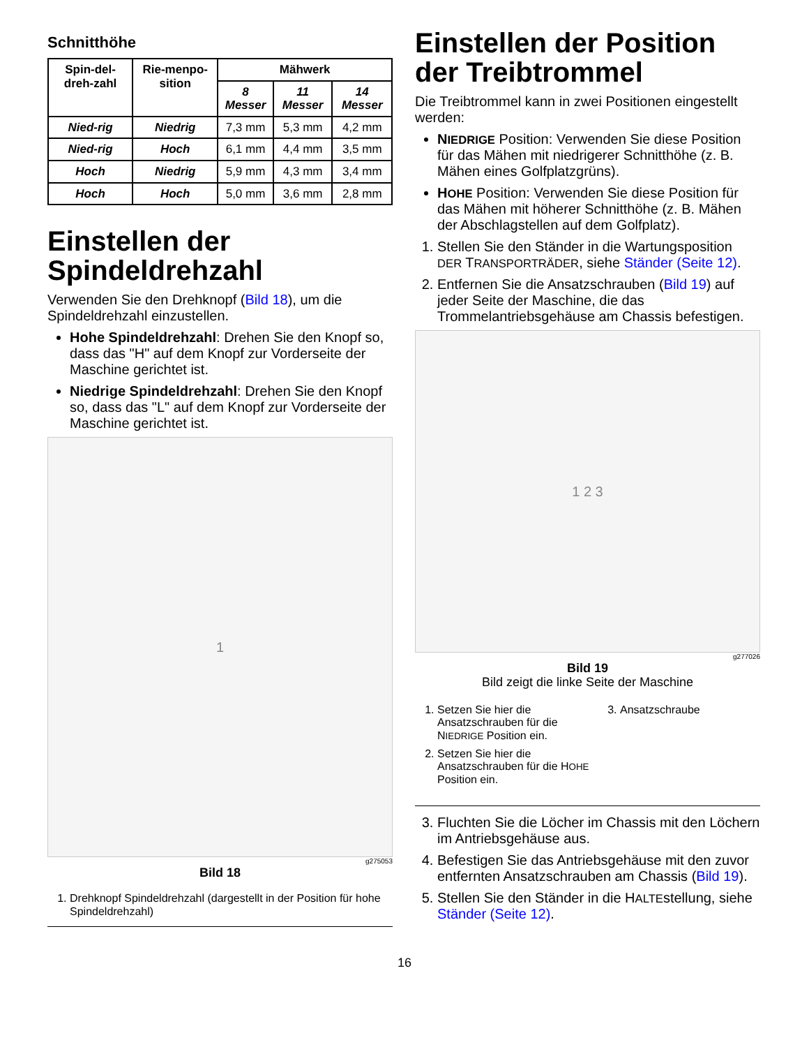Schnitthöhe
| Spin-del-dreh-zahl | Rie-menpo-sition | Mähwerk | | |
| --- | --- | --- | --- | --- |
| | | 8 Messer | 11 Messer | 14 Messer |
| Nied-rig | Niedrig | 7,3 mm | 5,3 mm | 4,2 mm |
| Nied-rig | Hoch | 6,1 mm | 4,4 mm | 3,5 mm |
| Hoch | Niedrig | 5,9 mm | 4,3 mm | 3,4 mm |
| Hoch | Hoch | 5,0 mm | 3,6 mm | 2,8 mm |
Einstellen der Spindeldrehzahl
Verwenden Sie den Drehknopf (Bild 18), um die Spindeldrehzahl einzustellen.
Hohe Spindeldrehzahl: Drehen Sie den Knopf so, dass das "H" auf dem Knopf zur Vorderseite der Maschine gerichtet ist.
Niedrige Spindeldrehzahl: Drehen Sie den Knopf so, dass das "L" auf dem Knopf zur Vorderseite der Maschine gerichtet ist.
1
g275053
Bild 18
1. Drehknopf Spindeldrehzahl (dargestellt in der Position für hohe Spindeldrehzahl)
Einstellen der Position der Treibtrommel
Die Treibtrommel kann in zwei Positionen eingestellt werden:
NIEDRIGE Position: Verwenden Sie diese Position für das Mähen mit niedrigerer Schnitthöhe (z. B. Mähen eines Golfplatzgrüns).
HOHE Position: Verwenden Sie diese Position für das Mähen mit höherer Schnitthöhe (z. B. Mähen der Abschlagstellen auf dem Golfplatz).
1. Stellen Sie den Ständer in die Wartungsposition DER TRANSPORTRÄDER, siehe Ständer (Seite 12).
2. Entfernen Sie die Ansatzschrauben (Bild 19) auf jeder Seite der Maschine, die das Trommelantriebsgehäuse am Chassis befestigen.
1 2 3
g277026
Bild 19
Bild zeigt die linke Seite der Maschine
1. Setzen Sie hier die Ansatzschrauben für die NIEDRIGE Position ein.
2. Setzen Sie hier die Ansatzschrauben für die HOHE Position ein.
3. Ansatzschraube
3. Fluchten Sie die Löcher im Chassis mit den Löchern im Antriebsgehäuse aus.
4. Befestigen Sie das Antriebsgehäuse mit den zuvor entfernten Ansatzschrauben am Chassis (Bild 19).
5. Stellen Sie den Ständer in die HALTEstellung, siehe Ständer (Seite 12).
16